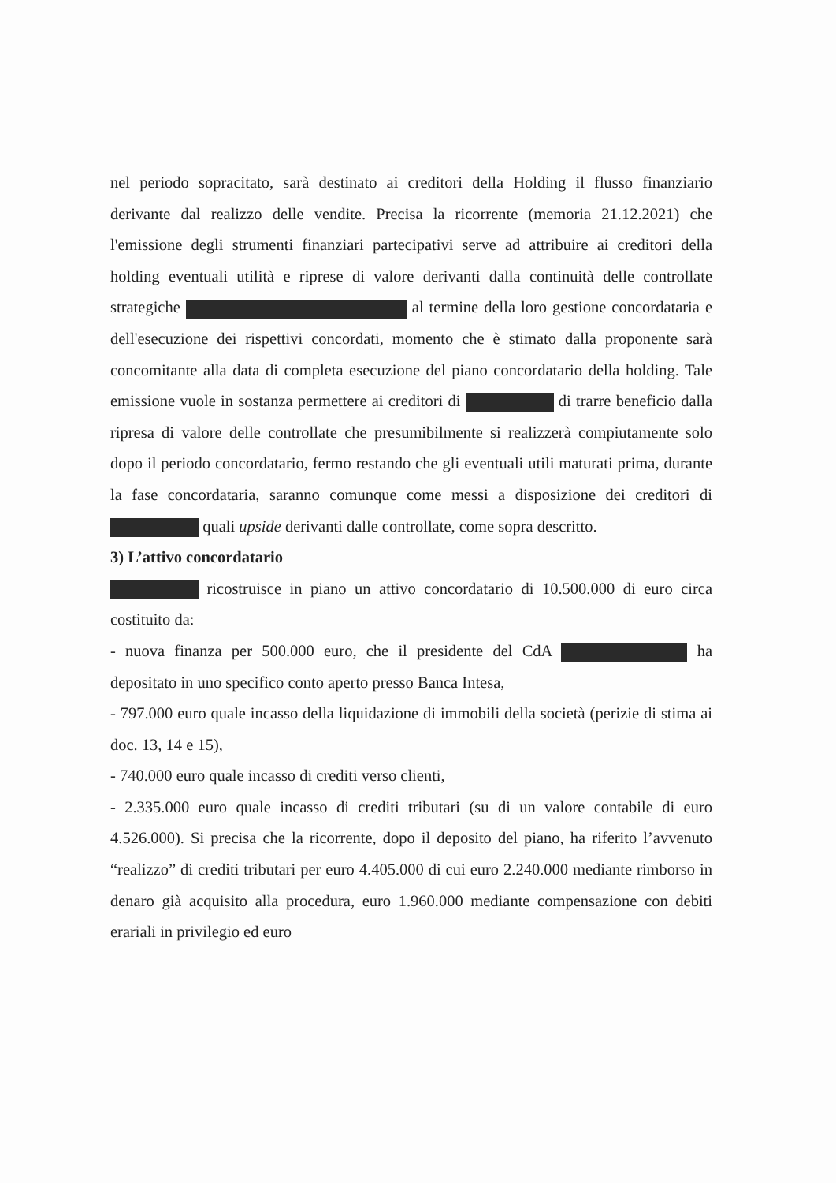nel periodo sopracitato, sarà destinato ai creditori della Holding il flusso finanziario derivante dal realizzo delle vendite. Precisa la ricorrente (memoria 21.12.2021) che l'emissione degli strumenti finanziari partecipativi serve ad attribuire ai creditori della holding eventuali utilità e riprese di valore derivanti dalla continuità delle controllate strategiche al termine della loro gestione concordataria e dell'esecuzione dei rispettivi concordati, momento che è stimato dalla proponente sarà concomitante alla data di completa esecuzione del piano concordatario della holding. Tale emissione vuole in sostanza permettere ai creditori di di trarre beneficio dalla ripresa di valore delle controllate che presumibilmente si realizzerà compiutamente solo dopo il periodo concordatario, fermo restando che gli eventuali utili maturati prima, durante la fase concordataria, saranno comunque come messi a disposizione dei creditori di quali upside derivanti dalle controllate, come sopra descritto.
3) L’attivo concordatario
ricostruisce in piano un attivo concordatario di 10.500.000 di euro circa costituito da:
- nuova finanza per 500.000 euro, che il presidente del CdA ha depositato in uno specifico conto aperto presso Banca Intesa,
- 797.000 euro quale incasso della liquidazione di immobili della società (perizie di stima ai doc. 13, 14 e 15),
- 740.000 euro quale incasso di crediti verso clienti,
- 2.335.000 euro quale incasso di crediti tributari (su di un valore contabile di euro 4.526.000). Si precisa che la ricorrente, dopo il deposito del piano, ha riferito l’avvenuto “realizzo” di crediti tributari per euro 4.405.000 di cui euro 2.240.000 mediante rimborso in denaro già acquisito alla procedura, euro 1.960.000 mediante compensazione con debiti erariali in privilegio ed euro